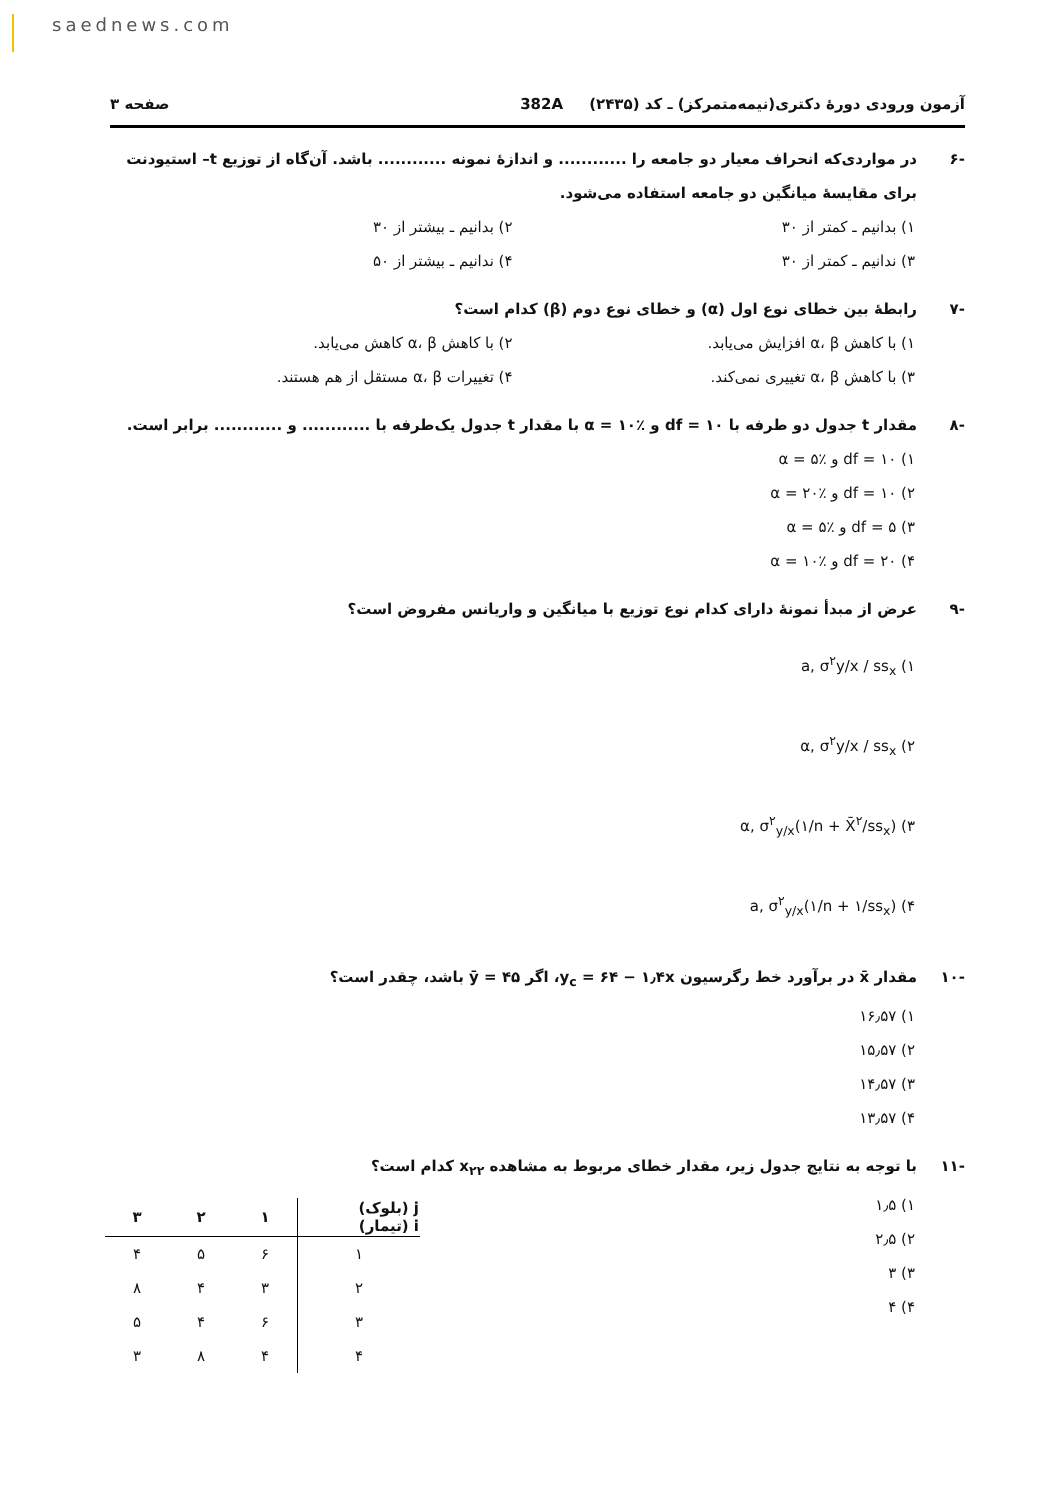saednews.com
آزمون ورودی دورهٔ دکتری(نیمه‌متمرکز) ـ کد (۲۴۳۵) 382A صفحه ۳
-۶ در مواردی‌که انحراف معیار دو جامعه را ............ و اندازهٔ نمونه ............ باشد. آن‌گاه از توزیع t‌– استیودنت برای مقایسهٔ میانگین دو جامعه استفاده می‌شود.
۱) بدانیم ـ کمتر از ۳۰
۲) بدانیم ـ بیشتر از ۳۰
۳) ندانیم ـ کمتر از ۳۰
۴) ندانیم ـ بیشتر از ۵۰
-۷ رابطهٔ بین خطای نوع اول (α) و خطای نوع دوم (β) کدام است؟
۱) با کاهش α، β افزایش می‌یابد.
۲) با کاهش α، β کاهش می‌یابد.
۳) با کاهش α، β تغییری نمی‌کند.
۴) تغییرات α، β مستقل از هم هستند.
-۸ مقدار t جدول دو طرفه با df = ۱۰ و α = ۱۰٪ با مقدار t جدول یک‌طرفه با ............ و ............ برابر است.
۱) df = ۱۰ و α = ۵٪
۲) df = ۱۰ و α = ۲۰٪
۳) df = ۵ و α = ۵٪
۴) df = ۲۰ و α = ۱۰٪
-۹ عرض از مبدأ نمونهٔ دارای کدام نوع توزیع با میانگین و واریانس مفروض است؟
۱) a, σ<sup>۲</sup>y/x / ss<sub>x</sub>
۲) α, σ<sup>۲</sup>y/x / ss<sub>x</sub>
۳) α, σ<sup>۲</sup><sub>y/x</sub>(۱/n + X̄<sup>۲</sup>/ss<sub>x</sub>)
۴) a, σ<sup>۲</sup><sub>y/x</sub>(۱/n + ۱/ss<sub>x</sub>)
-۱۰ مقدار x̄ در برآورد خط رگرسیون y<sub>c</sub> = ۶۴ − ۱٫۴x، اگر ȳ = ۴۵ باشد، چقدر است؟
۱) ۱۶٫۵۷
۲) ۱۵٫۵۷
۳) ۱۴٫۵۷
۴) ۱۳٫۵۷
-۱۱ با توجه به نتایج جدول زیر، مقدار خطای مربوط به مشاهده x<sub>۲۲</sub> کدام است؟
| j (بلوک) i (تیمار) | ۱ | ۲ | ۳ |
| --- | --- | --- | --- |
| ۱ | ۶ | ۵ | ۴ |
| ۲ | ۳ | ۴ | ۸ |
| ۳ | ۶ | ۴ | ۵ |
| ۴ | ۴ | ۸ | ۳ |
۱) ۱٫۵
۲) ۲٫۵
۳) ۳
۴) ۴